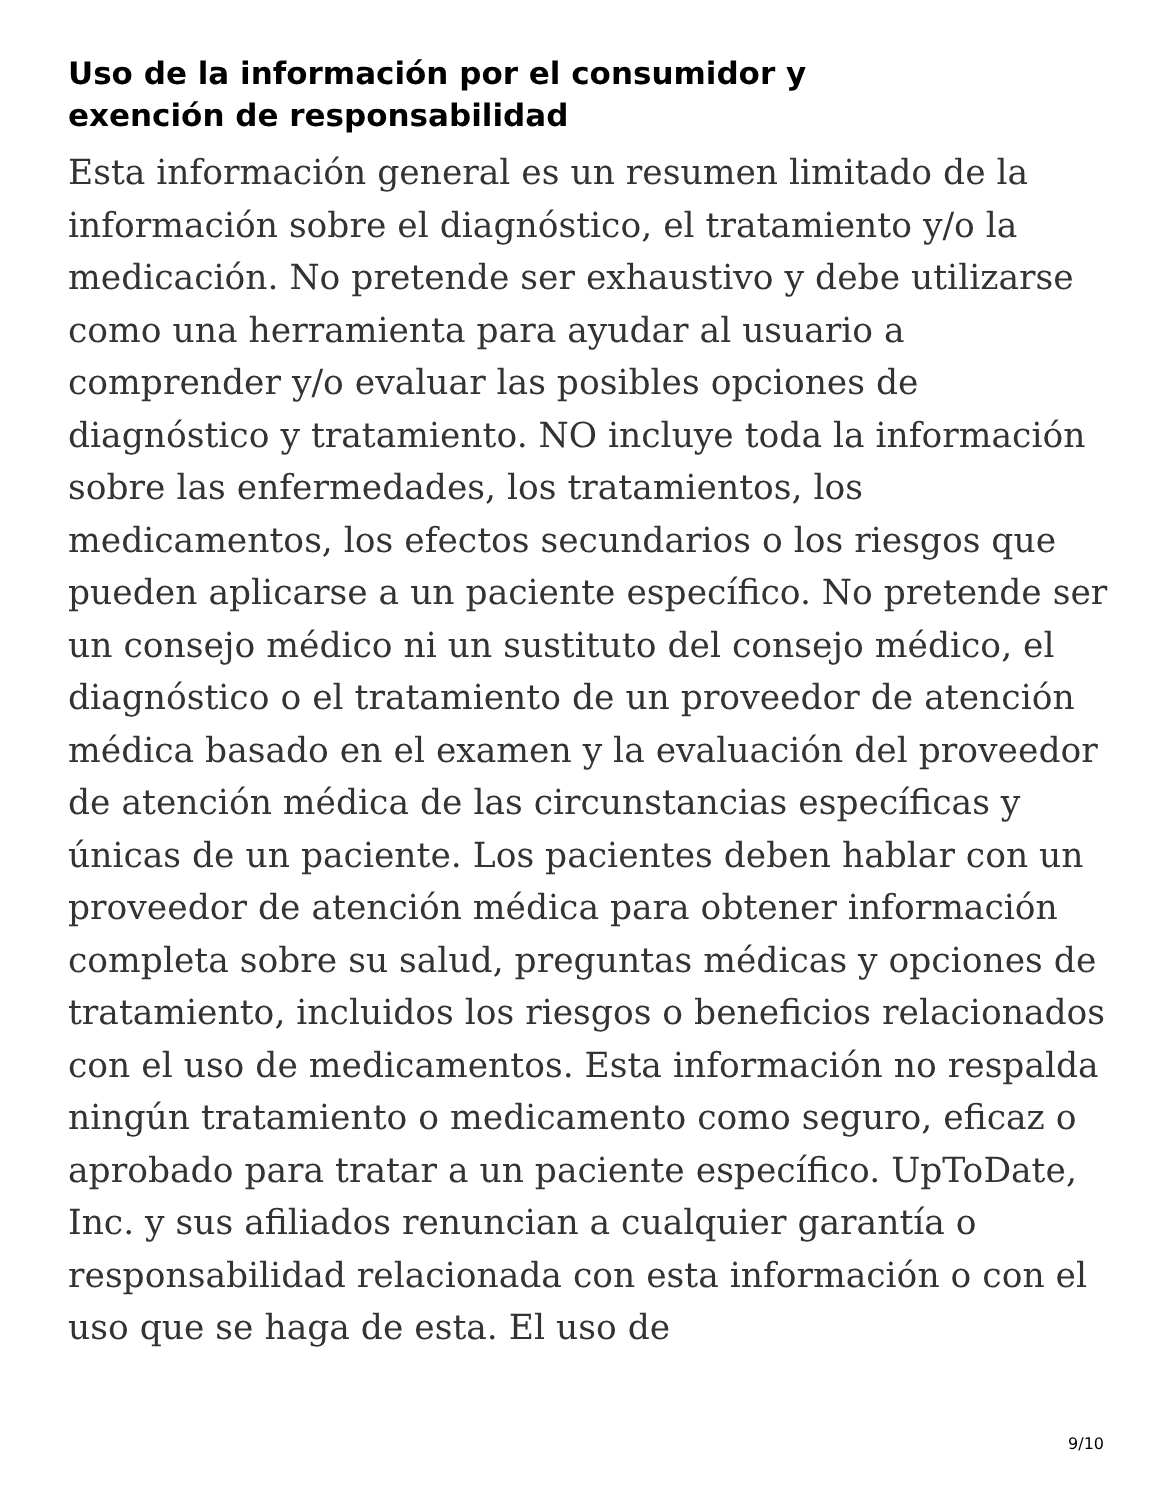Uso de la información por el consumidor y
exención de responsabilidad
Esta información general es un resumen limitado de la información sobre el diagnóstico, el tratamiento y/o la medicación. No pretende ser exhaustivo y debe utilizarse como una herramienta para ayudar al usuario a comprender y/o evaluar las posibles opciones de diagnóstico y tratamiento. NO incluye toda la información sobre las enfermedades, los tratamientos, los medicamentos, los efectos secundarios o los riesgos que pueden aplicarse a un paciente específico. No pretende ser un consejo médico ni un sustituto del consejo médico, el diagnóstico o el tratamiento de un proveedor de atención médica basado en el examen y la evaluación del proveedor de atención médica de las circunstancias específicas y únicas de un paciente. Los pacientes deben hablar con un proveedor de atención médica para obtener información completa sobre su salud, preguntas médicas y opciones de tratamiento, incluidos los riesgos o beneficios relacionados con el uso de medicamentos. Esta información no respalda ningún tratamiento o medicamento como seguro, eficaz o aprobado para tratar a un paciente específico. UpToDate, Inc. y sus afiliados renuncian a cualquier garantía o responsabilidad relacionada con esta información o con el uso que se haga de esta. El uso de
9/10